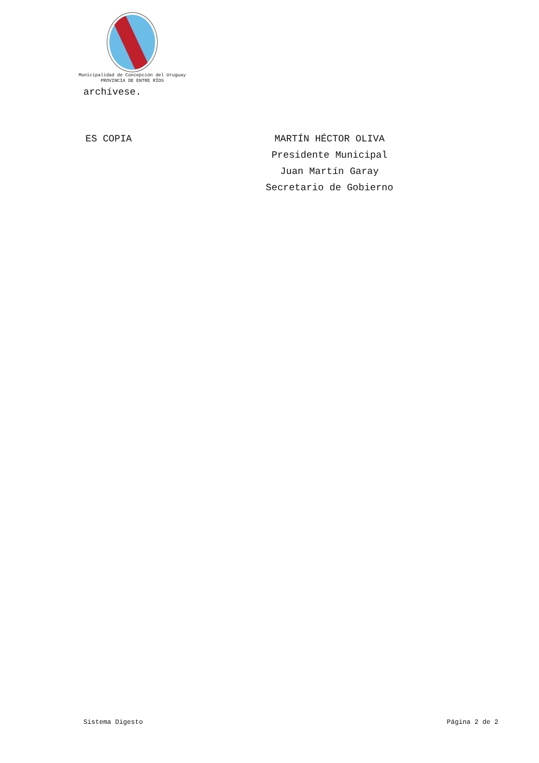Municipalidad de Concepción del Uruguay
PROVINCIA DE ENTRE RÍOS
archívese.
ES COPIA MARTÍN HÉCTOR OLIVA
Presidente Municipal
Juan Martín Garay
Secretario de Gobierno
Sistema Digesto Página 2 de 2